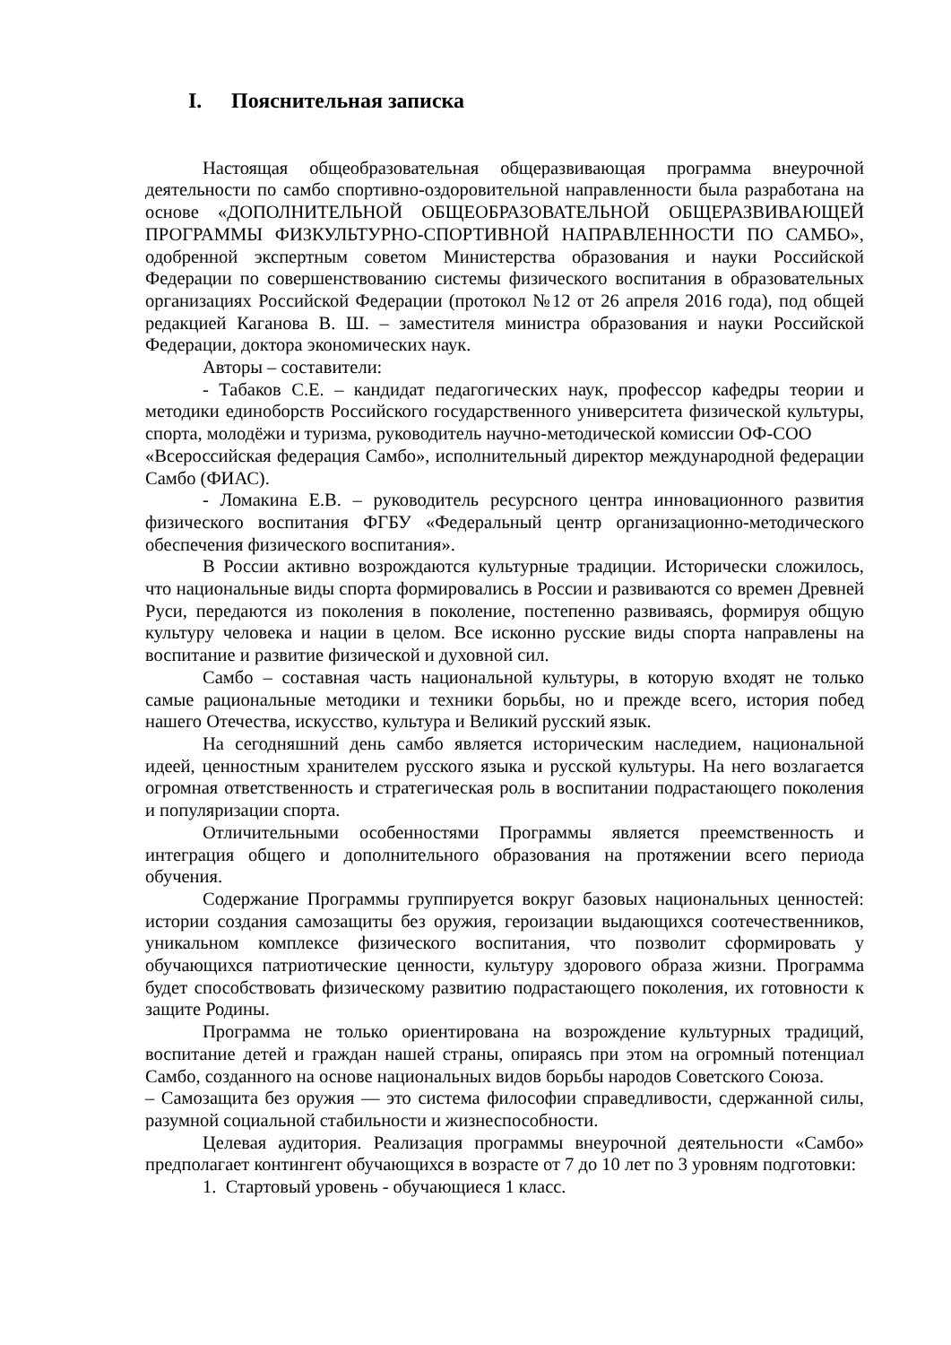I. Пояснительная записка
Настоящая общеобразовательная общеразвивающая программа внеурочной деятельности по самбо спортивно-оздоровительной направленности была разработана на основе «ДОПОЛНИТЕЛЬНОЙ ОБЩЕОБРАЗОВАТЕЛЬНОЙ ОБЩЕРАЗВИВАЮЩЕЙ ПРОГРАММЫ ФИЗКУЛЬТУРНО-СПОРТИВНОЙ НАПРАВЛЕННОСТИ ПО САМБО», одобренной экспертным советом Министерства образования и науки Российской Федерации по совершенствованию системы физического воспитания в образовательных организациях Российской Федерации (протокол №12 от 26 апреля 2016 года), под общей редакцией Каганова В. Ш. – заместителя министра образования и науки Российской Федерации, доктора экономических наук.
Авторы – составители:
- Табаков С.Е. – кандидат педагогических наук, профессор кафедры теории и методики единоборств Российского государственного университета физической культуры, спорта, молодёжи и туризма, руководитель научно-методической комиссии ОФ-СОО
«Всероссийская федерация Самбо», исполнительный директор международной федерации Самбо (ФИАС).
- Ломакина Е.В. – руководитель ресурсного центра инновационного развития физического воспитания ФГБУ «Федеральный центр организационно-методического обеспечения физического воспитания».
В России активно возрождаются культурные традиции. Исторически сложилось, что национальные виды спорта формировались в России и развиваются со времен Древней Руси, передаются из поколения в поколение, постепенно развиваясь, формируя общую культуру человека и нации в целом. Все исконно русские виды спорта направлены на воспитание и развитие физической и духовной сил.
Самбо – составная часть национальной культуры, в которую входят не только самые рациональные методики и техники борьбы, но и прежде всего, история побед нашего Отечества, искусство, культура и Великий русский язык.
На сегодняшний день самбо является историческим наследием, национальной идеей, ценностным хранителем русского языка и русской культуры. На него возлагается огромная ответственность и стратегическая роль в воспитании подрастающего поколения и популяризации спорта.
Отличительными особенностями Программы является преемственность и интеграция общего и дополнительного образования на протяжении всего периода обучения.
Содержание Программы группируется вокруг базовых национальных ценностей: истории создания самозащиты без оружия, героизации выдающихся соотечественников, уникальном комплексе физического воспитания, что позволит сформировать у обучающихся патриотические ценности, культуру здорового образа жизни. Программа будет способствовать физическому развитию подрастающего поколения, их готовности к защите Родины.
Программа не только ориентирована на возрождение культурных традиций, воспитание детей и граждан нашей страны, опираясь при этом на огромный потенциал Самбо, созданного на основе национальных видов борьбы народов Советского Союза.
– Самозащита без оружия — это система философии справедливости, сдержанной силы, разумной социальной стабильности и жизнеспособности.
Целевая аудитория. Реализация программы внеурочной деятельности «Самбо» предполагает контингент обучающихся в возрасте от 7 до 10 лет по 3 уровням подготовки:
1. Стартовый уровень - обучающиеся 1 класс.